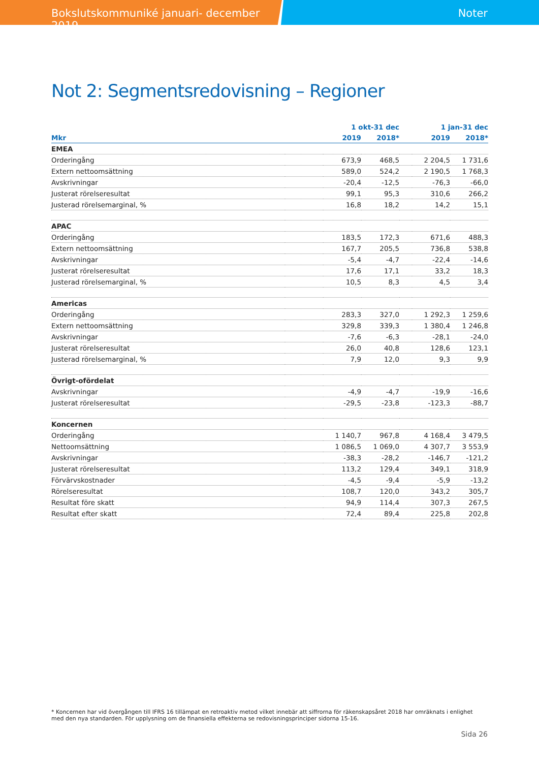Bokslutskommuniké januari- december 2019 Noter
Not 2: Segmentsredovisning – Regioner
| | | 1 okt-31 dec | | | 1 jan-31 dec | |
| --- | --- | --- | --- | --- | --- | --- |
| Mkr | | 2019 | 2018* | | 2019 | 2018* |
| EMEA | | | | | | |
| Orderingång | | 673,9 | 468,5 | | 2 204,5 | 1 731,6 |
| Extern nettoomsättning | | 589,0 | 524,2 | | 2 190,5 | 1 768,3 |
| Avskrivningar | | -20,4 | -12,5 | | -76,3 | -66,0 |
| Justerat rörelseresultat | | 99,1 | 95,3 | | 310,6 | 266,2 |
| Justerad rörelsemarginal, % | | 16,8 | 18,2 | | 14,2 | 15,1 |
| APAC | | | | | | |
| Orderingång | | 183,5 | 172,3 | | 671,6 | 488,3 |
| Extern nettoomsättning | | 167,7 | 205,5 | | 736,8 | 538,8 |
| Avskrivningar | | -5,4 | -4,7 | | -22,4 | -14,6 |
| Justerat rörelseresultat | | 17,6 | 17,1 | | 33,2 | 18,3 |
| Justerad rörelsemarginal, % | | 10,5 | 8,3 | | 4,5 | 3,4 |
| Americas | | | | | | |
| Orderingång | | 283,3 | 327,0 | | 1 292,3 | 1 259,6 |
| Extern nettoomsättning | | 329,8 | 339,3 | | 1 380,4 | 1 246,8 |
| Avskrivningar | | -7,6 | -6,3 | | -28,1 | -24,0 |
| Justerat rörelseresultat | | 26,0 | 40,8 | | 128,6 | 123,1 |
| Justerad rörelsemarginal, % | | 7,9 | 12,0 | | 9,3 | 9,9 |
| Övrigt-ofördelat | | | | | | |
| Avskrivningar | | -4,9 | -4,7 | | -19,9 | -16,6 |
| Justerat rörelseresultat | | -29,5 | -23,8 | | -123,3 | -88,7 |
| Koncernen | | | | | | |
| Orderingång | | 1 140,7 | 967,8 | | 4 168,4 | 3 479,5 |
| Nettoomsättning | | 1 086,5 | 1 069,0 | | 4 307,7 | 3 553,9 |
| Avskrivningar | | -38,3 | -28,2 | | -146,7 | -121,2 |
| Justerat rörelseresultat | | 113,2 | 129,4 | | 349,1 | 318,9 |
| Förvärvskostnader | | -4,5 | -9,4 | | -5,9 | -13,2 |
| Rörelseresultat | | 108,7 | 120,0 | | 343,2 | 305,7 |
| Resultat före skatt | | 94,9 | 114,4 | | 307,3 | 267,5 |
| Resultat efter skatt | | 72,4 | 89,4 | | 225,8 | 202,8 |
* Koncernen har vid övergången till IFRS 16 tillämpat en retroaktiv metod vilket innebär att siffrorna för räkenskapsåret 2018 har omräknats i enlighet med den nya standarden. För upplysning om de finansiella effekterna se redovisningsprinciper sidorna 15-16.
Sida 26